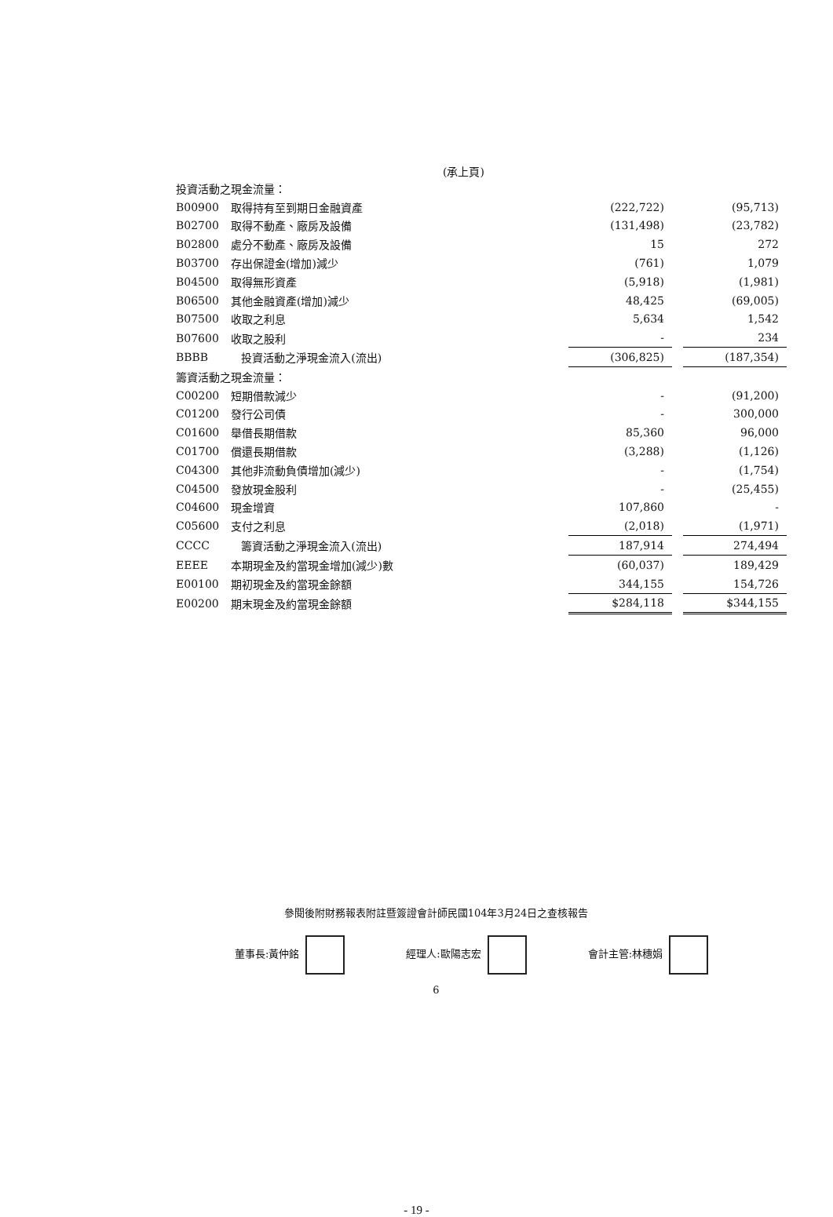(承上頁)
| 投資活動之現金流量： | | | | |
| B00900 | 取得持有至到期日金融資產 | (222,722) | | (95,713) |
| B02700 | 取得不動產、廠房及設備 | (131,498) | | (23,782) |
| B02800 | 處分不動產、廠房及設備 | 15 | | 272 |
| B03700 | 存出保證金(增加)減少 | (761) | | 1,079 |
| B04500 | 取得無形資產 | (5,918) | | (1,981) |
| B06500 | 其他金融資產(增加)減少 | 48,425 | | (69,005) |
| B07500 | 收取之利息 | 5,634 | | 1,542 |
| B07600 | 收取之股利 | - | | 234 |
| BBBB | 投資活動之淨現金流入(流出) | (306,825) | | (187,354) |
| 籌資活動之現金流量： | | | | |
| C00200 | 短期借款減少 | - | | (91,200) |
| C01200 | 發行公司債 | - | | 300,000 |
| C01600 | 舉借長期借款 | 85,360 | | 96,000 |
| C01700 | 償還長期借款 | (3,288) | | (1,126) |
| C04300 | 其他非流動負債增加(減少) | - | | (1,754) |
| C04500 | 發放現金股利 | - | | (25,455) |
| C04600 | 現金增資 | 107,860 | | - |
| C05600 | 支付之利息 | (2,018) | | (1,971) |
| CCCC | 籌資活動之淨現金流入(流出) | 187,914 | | 274,494 |
| EEEE | 本期現金及約當現金增加(減少)數 | (60,037) | | 189,429 |
| E00100 | 期初現金及約當現金餘額 | 344,155 | | 154,726 |
| E00200 | 期末現金及約當現金餘額 | $284,118 | | $344,155 |
參閱後附財務報表附註暨簽證會計師民國104年3月24日之查核報告
董事長:黃仲銘 經理人:歐陽志宏 會計主管:林穗娟
6
- 19 -